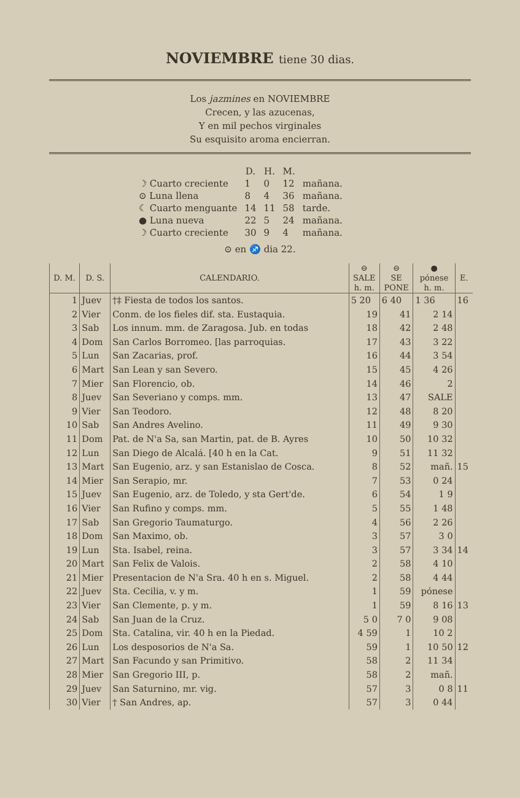NOVIEMBRE tiene 30 dias.
Los jazmines en NOVIEMBRE
Crecen, y las azucenas,
Y en mil pechos virginales
Su esquisito aroma encierran.
| | D. | H. | M. | |
| --- | --- | --- | --- | --- |
| ☽ Cuarto creciente | 1 | 0 | 12 | mañana. |
| ⊙ Luna llena | 8 | 4 | 36 | mañana. |
| ☾ Cuarto menguante | 14 | 11 | 58 | tarde. |
| ● Luna nueva | 22 | 5 | 24 | mañana. |
| ☽ Cuarto creciente | 30 | 9 | 4 | mañana. |
⊙ en ♐ dia 22.
| D. M. | D. S. | CALENDARIO. | ⊖ SALE h. m. | ⊖ SE PONE | ● pónese h. m. | E. |
| --- | --- | --- | --- | --- | --- | --- |
| 1 | Juev | †‡ Fiesta de todos los santos. | 5 20 | 6 40 | 1 36 | 16 |
| 2 | Vier | Conm. de los fieles dif. sta. Eustaquia. | 19 | 41 | 2 14 | |
| 3 | Sab | Los innum. mm. de Zaragosa. Jub. en todas | 18 | 42 | 2 48 | |
| 4 | Dom | San Carlos Borromeo. [las parroquias. | 17 | 43 | 3 22 | |
| 5 | Lun | San Zacarias, prof. | 16 | 44 | 3 54 | |
| 6 | Mart | San Lean y san Severo. | 15 | 45 | 4 26 | |
| 7 | Mier | San Florencio, ob. | 14 | 46 | 2 | |
| 8 | Juev | San Severiano y comps. mm. | 13 | 47 | SALE | |
| 9 | Vier | San Teodoro. | 12 | 48 | 8 20 | |
| 10 | Sab | San Andres Avelino. | 11 | 49 | 9 30 | |
| 11 | Dom | Pat. de N'a Sa, san Martin, pat. de B. Ayres | 10 | 50 | 10 32 | |
| 12 | Lun | San Diego de Alcalá. [40 h en la Cat. | 9 | 51 | 11 32 | |
| 13 | Mart | San Eugenio, arz. y san Estanislao de Cosca. | 8 | 52 | mañ. | 15 |
| 14 | Mier | San Serapio, mr. | 7 | 53 | 0 24 | |
| 15 | Juev | San Eugenio, arz. de Toledo, y sta Gert'de. | 6 | 54 | 1 9 | |
| 16 | Vier | San Rufino y comps. mm. | 5 | 55 | 1 48 | |
| 17 | Sab | San Gregorio Taumaturgo. | 4 | 56 | 2 26 | |
| 18 | Dom | San Maximo, ob. | 3 | 57 | 3 0 | |
| 19 | Lun | Sta. Isabel, reina. | 3 | 57 | 3 34 | 14 |
| 20 | Mart | San Felix de Valois. | 2 | 58 | 4 10 | |
| 21 | Mier | Presentacion de N'a Sra. 40 h en s. Miguel. | 2 | 58 | 4 44 | |
| 22 | Juev | Sta. Cecilia, v. y m. | 1 | 59 | pónese | |
| 23 | Vier | San Clemente, p. y m. | 1 | 59 | 8 16 | 13 |
| 24 | Sab | San Juan de la Cruz. | 5 0 | 7 0 | 9 08 | |
| 25 | Dom | Sta. Catalina, vir. 40 h en la Piedad. | 4 59 | 1 | 10 2 | |
| 26 | Lun | Los desposorios de N'a Sa. | 59 | 1 | 10 50 | 12 |
| 27 | Mart | San Facundo y san Primitivo. | 58 | 2 | 11 34 | |
| 28 | Mier | San Gregorio III, p. | 58 | 2 | mañ. | |
| 29 | Juev | San Saturnino, mr. vig. | 57 | 3 | 0 8 | 11 |
| 30 | Vier | † San Andres, ap. | 57 | 3 | 0 44 | |